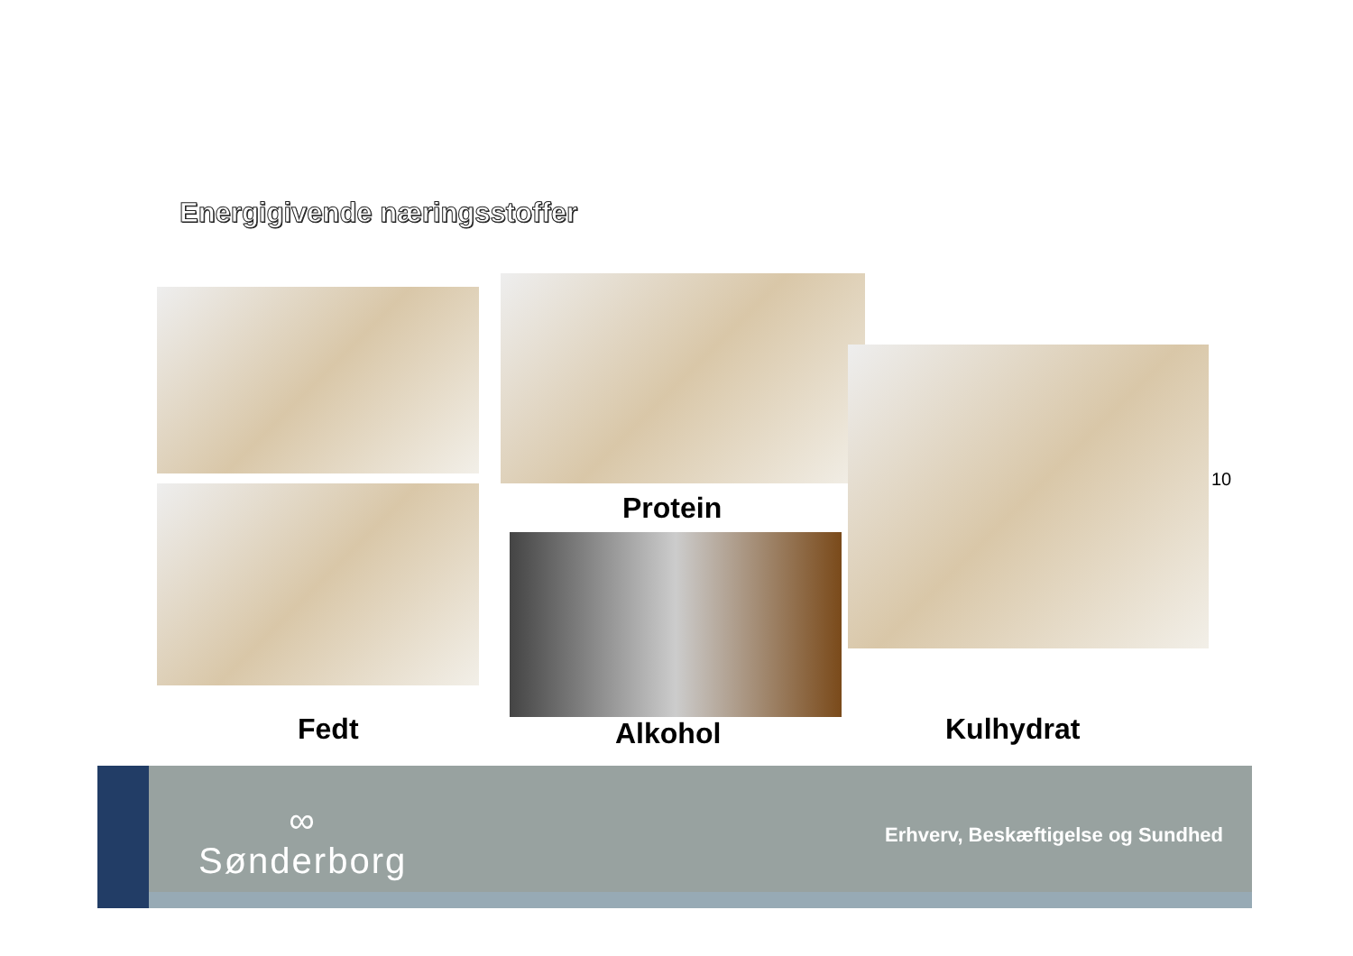Energigivende næringsstoffer
Protein
10
Fedt Alkohol Kulhydrat
∞
Sønderborg
Erhverv, Beskæftigelse og Sundhed